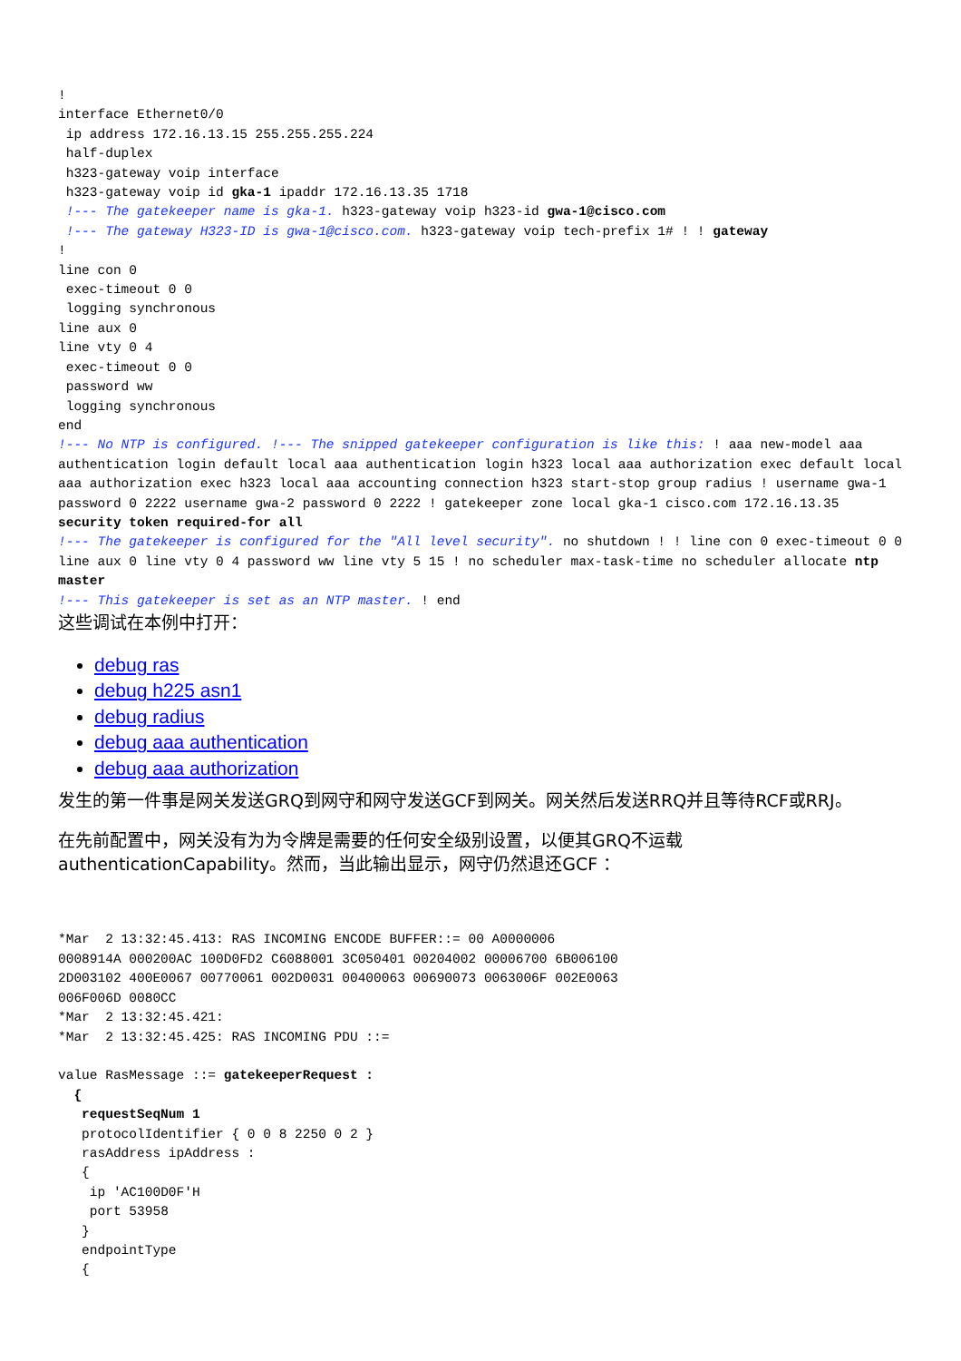!
interface Ethernet0/0
 ip address 172.16.13.15 255.255.255.224
 half-duplex
 h323-gateway voip interface
 h323-gateway voip id gka-1 ipaddr 172.16.13.35 1718
 !--- The gatekeeper name is gka-1. h323-gateway voip h323-id gwa-1@cisco.com
 !--- The gateway H323-ID is gwa-1@cisco.com. h323-gateway voip tech-prefix 1# ! ! gateway
!
line con 0
 exec-timeout 0 0
 logging synchronous
line aux 0
line vty 0 4
 exec-timeout 0 0
 password ww
 logging synchronous
end
!--- No NTP is configured. !--- The snipped gatekeeper configuration is like this: ! aaa new-model aaa authentication login default local aaa authentication login h323 local aaa authorization exec default local aaa authorization exec h323 local aaa accounting connection h323 start-stop group radius ! username gwa-1 password 0 2222 username gwa-2 password 0 2222 ! gatekeeper zone local gka-1 cisco.com 172.16.13.35 security token required-for all
!--- The gatekeeper is configured for the "All level security". no shutdown ! ! line con 0 exec-timeout 0 0 line aux 0 line vty 0 4 password ww line vty 5 15 ! no scheduler max-task-time no scheduler allocate ntp master
!--- This gatekeeper is set as an NTP master. ! end
这些调试在本例中打开：
debug ras
debug h225 asn1
debug radius
debug aaa authentication
debug aaa authorization
发生的第一件事是网关发送GRQ到网守和网守发送GCF到网关。网关然后发送RRQ并且等待RCF或RRJ。
在先前配置中，网关没有为为令牌是需要的任何安全级别设置，以便其GRQ不运载authenticationCapability。然而，当此输出显示，网守仍然退还GCF ：
*Mar  2 13:32:45.413: RAS INCOMING ENCODE BUFFER::= 00 A0000006
0008914A 000200AC 100D0FD2 C6088001 3C050401 00204002 00006700 6B006100
2D003102 400E0067 00770061 002D0031 00400063 00690073 0063006F 002E0063
006F006D 0080CC
*Mar  2 13:32:45.421:
*Mar  2 13:32:45.425: RAS INCOMING PDU ::=

value RasMessage ::= gatekeeperRequest :
  {
   requestSeqNum 1
   protocolIdentifier { 0 0 8 2250 0 2 }
   rasAddress ipAddress :
   {
    ip 'AC100D0F'H
    port 53958
   }
   endpointType
   {